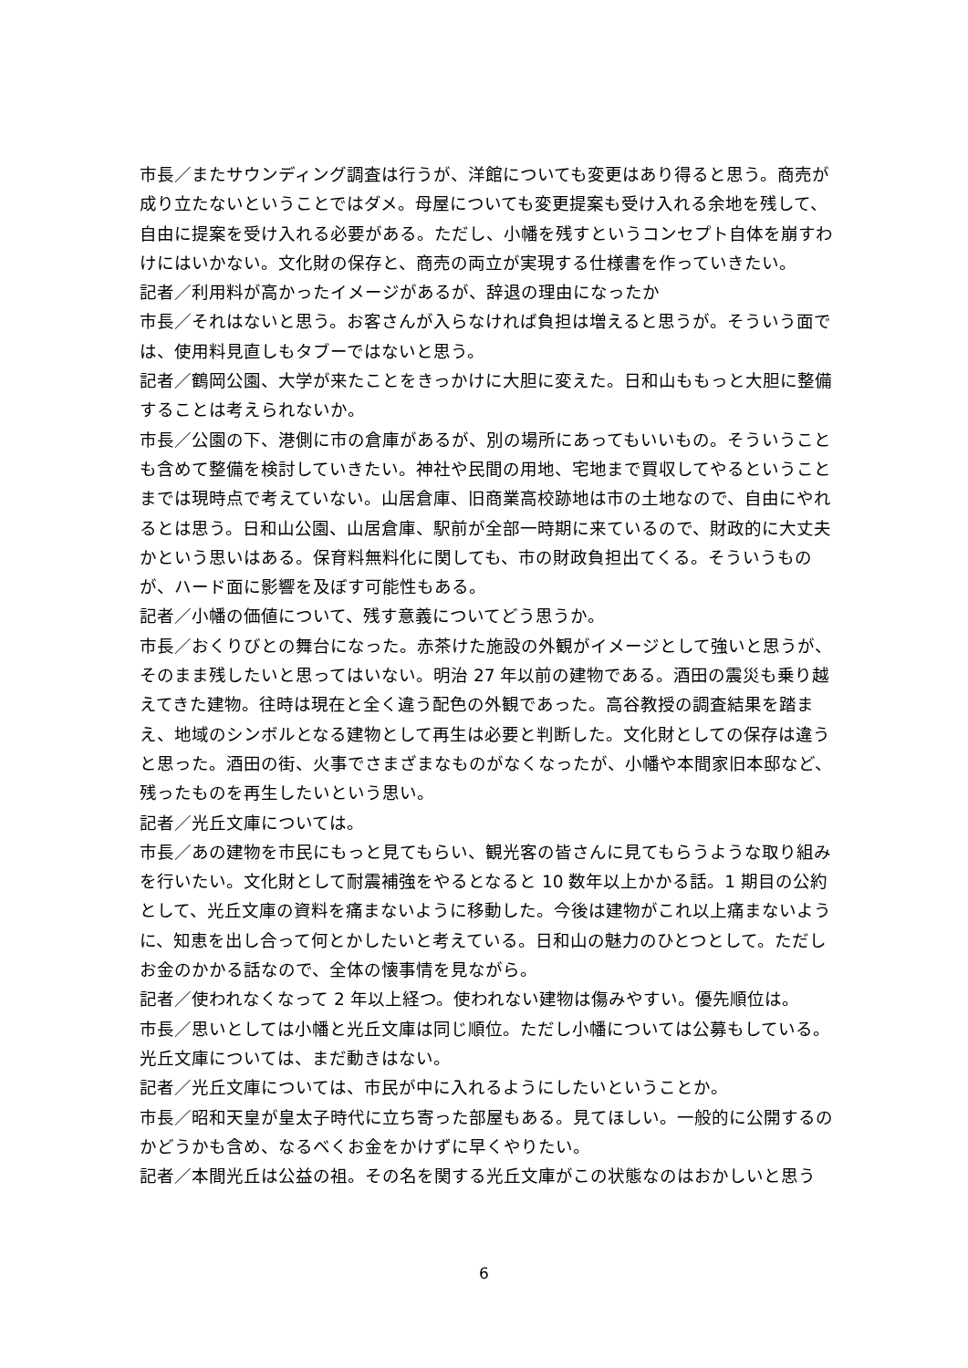市長／またサウンディング調査は行うが、洋館についても変更はあり得ると思う。商売が成り立たないということではダメ。母屋についても変更提案も受け入れる余地を残して、自由に提案を受け入れる必要がある。ただし、小幡を残すというコンセプト自体を崩すわけにはいかない。文化財の保存と、商売の両立が実現する仕様書を作っていきたい。
記者／利用料が高かったイメージがあるが、辞退の理由になったか
市長／それはないと思う。お客さんが入らなければ負担は増えると思うが。そういう面では、使用料見直しもタブーではないと思う。
記者／鶴岡公園、大学が来たことをきっかけに大胆に変えた。日和山ももっと大胆に整備することは考えられないか。
市長／公園の下、港側に市の倉庫があるが、別の場所にあってもいいもの。そういうことも含めて整備を検討していきたい。神社や民間の用地、宅地まで買収してやるということまでは現時点で考えていない。山居倉庫、旧商業高校跡地は市の土地なので、自由にやれるとは思う。日和山公園、山居倉庫、駅前が全部一時期に来ているので、財政的に大丈夫かという思いはある。保育料無料化に関しても、市の財政負担出てくる。そういうものが、ハード面に影響を及ぼす可能性もある。
記者／小幡の価値について、残す意義についてどう思うか。
市長／おくりびとの舞台になった。赤茶けた施設の外観がイメージとして強いと思うが、そのまま残したいと思ってはいない。明治 27 年以前の建物である。酒田の震災も乗り越えてきた建物。往時は現在と全く違う配色の外観であった。高谷教授の調査結果を踏まえ、地域のシンボルとなる建物として再生は必要と判断した。文化財としての保存は違うと思った。酒田の街、火事でさまざまなものがなくなったが、小幡や本間家旧本邸など、残ったものを再生したいという思い。
記者／光丘文庫については。
市長／あの建物を市民にもっと見てもらい、観光客の皆さんに見てもらうような取り組みを行いたい。文化財として耐震補強をやるとなると 10 数年以上かかる話。1 期目の公約として、光丘文庫の資料を痛まないように移動した。今後は建物がこれ以上痛まないように、知恵を出し合って何とかしたいと考えている。日和山の魅力のひとつとして。ただしお金のかかる話なので、全体の懐事情を見ながら。
記者／使われなくなって 2 年以上経つ。使われない建物は傷みやすい。優先順位は。
市長／思いとしては小幡と光丘文庫は同じ順位。ただし小幡については公募もしている。光丘文庫については、まだ動きはない。
記者／光丘文庫については、市民が中に入れるようにしたいということか。
市長／昭和天皇が皇太子時代に立ち寄った部屋もある。見てほしい。一般的に公開するのかどうかも含め、なるべくお金をかけずに早くやりたい。
記者／本間光丘は公益の祖。その名を関する光丘文庫がこの状態なのはおかしいと思う
6